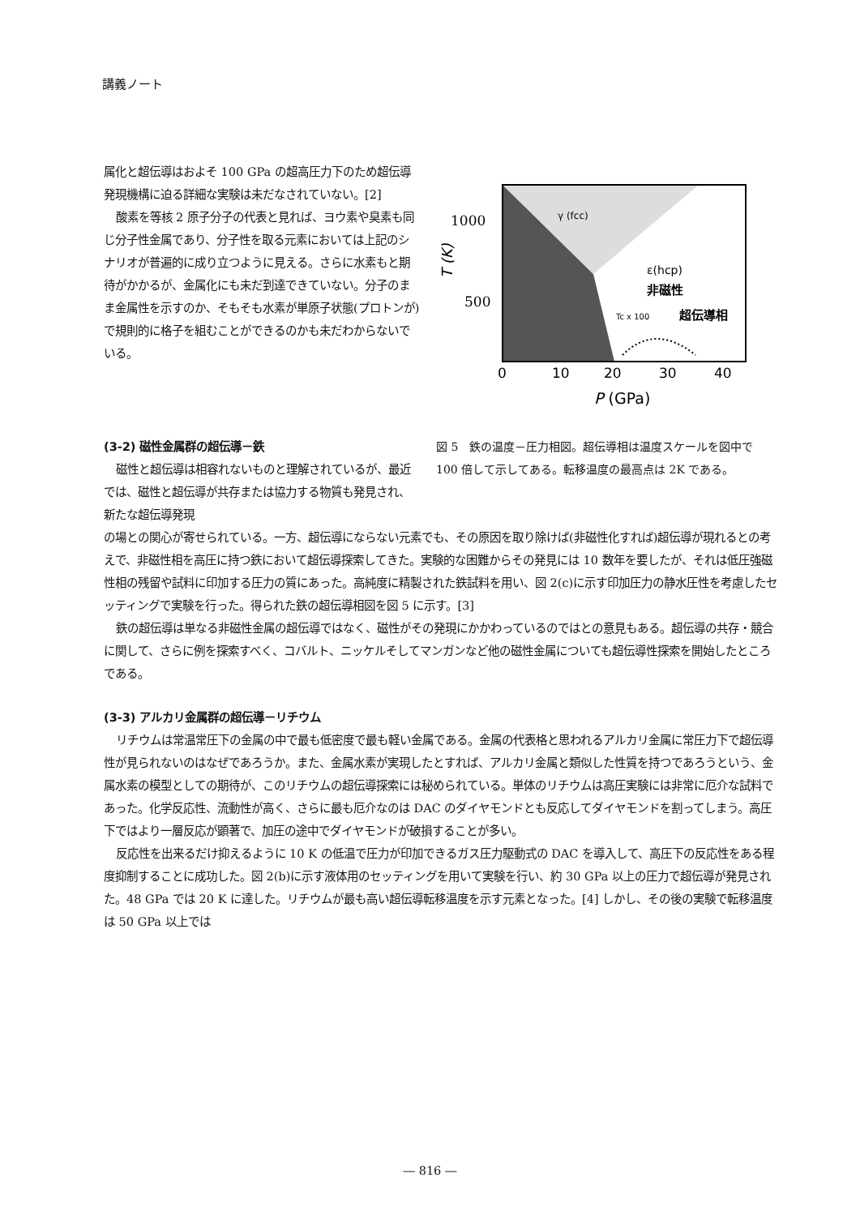講義ノート
属化と超伝導はおよそ 100 GPa の超高圧力下のため超伝導発現機構に迫る詳細な実験は未だなされていない。[2]
酸素を等核 2 原子分子の代表と見れば、ヨウ素や臭素も同じ分子性金属であり、分子性を取る元素においては上記のシナリオが普遍的に成り立つように見える。さらに水素もと期待がかかるが、金属化にも未だ到達できていない。分子のまま金属性を示すのか、そもそも水素が単原子状態(プロトンが)で規則的に格子を組むことができるのかも未だわからないでいる。
γ (fcc)
ε(hcp)
非磁性
Tc x 100
超伝導相
1000
500
T (K)
0
10
20
30
40
P (GPa)
(3-2) 磁性金属群の超伝導－鉄
磁性と超伝導は相容れないものと理解されているが、最近では、磁性と超伝導が共存または協力する物質も発見され、新たな超伝導発現
図 5　鉄の温度－圧力相図。超伝導相は温度スケールを図中で 100 倍して示してある。転移温度の最高点は 2K である。
の場との関心が寄せられている。一方、超伝導にならない元素でも、その原因を取り除けば(非磁性化すれば)超伝導が現れるとの考えで、非磁性相を高圧に持つ鉄において超伝導探索してきた。実験的な困難からその発見には 10 数年を要したが、それは低圧強磁性相の残留や試料に印加する圧力の質にあった。高純度に精製された鉄試料を用い、図 2(c)に示す印加圧力の静水圧性を考慮したセッティングで実験を行った。得られた鉄の超伝導相図を図 5 に示す。[3]
鉄の超伝導は単なる非磁性金属の超伝導ではなく、磁性がその発現にかかわっているのではとの意見もある。超伝導の共存・競合に関して、さらに例を探索すべく、コバルト、ニッケルそしてマンガンなど他の磁性金属についても超伝導性探索を開始したところである。
(3-3) アルカリ金属群の超伝導－リチウム
リチウムは常温常圧下の金属の中で最も低密度で最も軽い金属である。金属の代表格と思われるアルカリ金属に常圧力下で超伝導性が見られないのはなぜであろうか。また、金属水素が実現したとすれば、アルカリ金属と類似した性質を持つであろうという、金属水素の模型としての期待が、このリチウムの超伝導探索には秘められている。単体のリチウムは高圧実験には非常に厄介な試料であった。化学反応性、流動性が高く、さらに最も厄介なのは DAC のダイヤモンドとも反応してダイヤモンドを割ってしまう。高圧下ではより一層反応が顕著で、加圧の途中でダイヤモンドが破損することが多い。
反応性を出来るだけ抑えるように 10 K の低温で圧力が印加できるガス圧力駆動式の DAC を導入して、高圧下の反応性をある程度抑制することに成功した。図 2(b)に示す液体用のセッティングを用いて実験を行い、約 30 GPa 以上の圧力で超伝導が発見された。48 GPa では 20 K に達した。リチウムが最も高い超伝導転移温度を示す元素となった。[4] しかし、その後の実験で転移温度は 50 GPa 以上では
― 816 ―